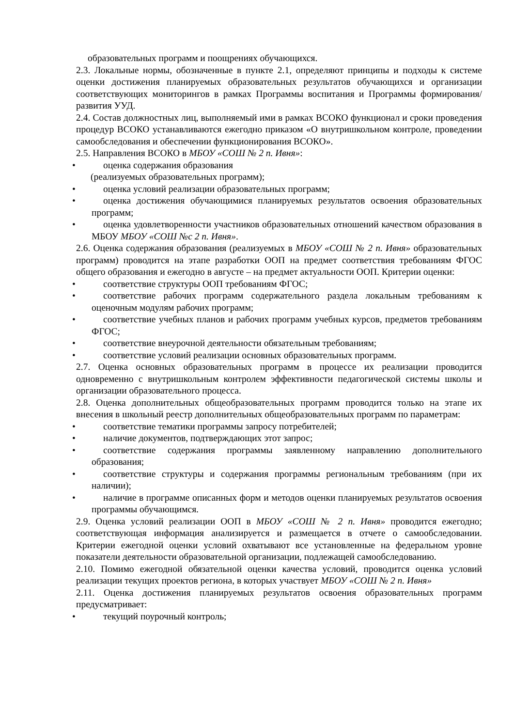образовательных программ и поощрениях обучающихся.
2.3. Локальные нормы, обозначенные в пункте 2.1, определяют принципы и подходы к системе оценки достижения планируемых образовательных результатов обучающихся и организации соответствующих мониторингов в рамках Программы воспитания и Программы формирования/развития УУД.
2.4. Состав должностных лиц, выполняемый ими в рамках ВСОКО функционал и сроки проведения процедур ВСОКО устанавливаются ежегодно приказом «О внутришкольном контроле, проведении самообследования и обеспечении функционирования ВСОКО».
2.5. Направления ВСОКО в МБОУ «СОШ № 2 п. Ивня»:
• оценка содержания образования
(реализуемых образовательных программ);
• оценка условий реализации образовательных программ;
• оценка достижения обучающимися планируемых результатов освоения образовательных программ;
• оценка удовлетворенности участников образовательных отношений качеством образования в МБОУ МБОУ «СОШ №с 2 п. Ивня».
2.6. Оценка содержания образования (реализуемых в МБОУ «СОШ № 2 п. Ивня» образовательных программ) проводится на этапе разработки ООП на предмет соответствия требованиям ФГОС общего образования и ежегодно в августе – на предмет актуальности ООП. Критерии оценки:
• соответствие структуры ООП требованиям ФГОС;
• соответствие рабочих программ содержательного раздела локальным требованиям к оценочным модулям рабочих программ;
• соответствие учебных планов и рабочих программ учебных курсов, предметов требованиям ФГОС;
• соответствие внеурочной деятельности обязательным требованиям;
• соответствие условий реализации основных образовательных программ.
2.7. Оценка основных образовательных программ в процессе их реализации проводится одновременно с внутришкольным контролем эффективности педагогической системы школы и организации образовательного процесса.
2.8. Оценка дополнительных общеобразовательных программ проводится только на этапе их внесения в школьный реестр дополнительных общеобразовательных программ по параметрам:
• соответствие тематики программы запросу потребителей;
• наличие документов, подтверждающих этот запрос;
• соответствие содержания программы заявленному направлению дополнительного образования;
• соответствие структуры и содержания программы региональным требованиям (при их наличии);
• наличие в программе описанных форм и методов оценки планируемых результатов освоения программы обучающимся.
2.9. Оценка условий реализации ООП в МБОУ «СОШ № 2 п. Ивня» проводится ежегодно; соответствующая информация анализируется и размещается в отчете о самообследовании. Критерии ежегодной оценки условий охватывают все установленные на федеральном уровне показатели деятельности образовательной организации, подлежащей самообследованию.
2.10. Помимо ежегодной обязательной оценки качества условий, проводится оценка условий реализации текущих проектов региона, в которых участвует МБОУ «СОШ № 2 п. Ивня»
2.11. Оценка достижения планируемых результатов освоения образовательных программ предусматривает:
• текущий поурочный контроль;